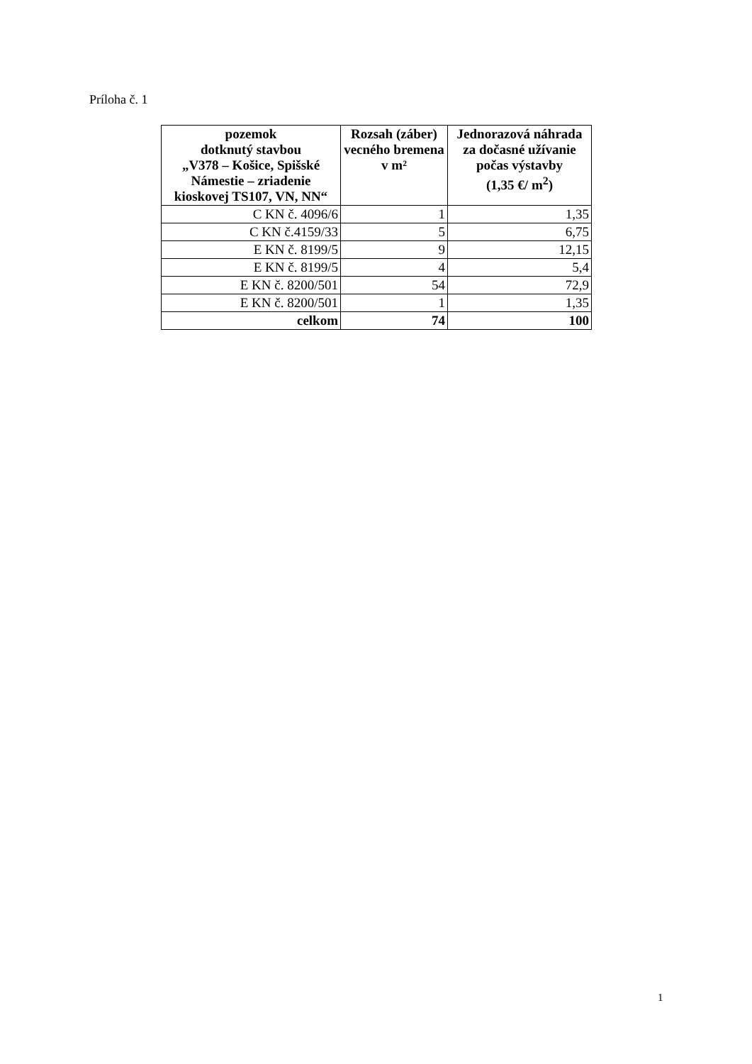Príloha č. 1
| pozemok dotknutý stavbou „V378 – Košice, Spišské Námestie – zriadenie kioskovej TS107, VN, NN“ | Rozsah (záber) vecného bremena v m² | Jednorazová náhrada za dočasné užívanie počas výstavby (1,35 €/ m<sup>2</sup>) |
| --- | --- | --- |
| C KN č. 4096/6 | 1 | 1,35 |
| C KN č.4159/33 | 5 | 6,75 |
| E KN č. 8199/5 | 9 | 12,15 |
| E KN č. 8199/5 | 4 | 5,4 |
| E KN č. 8200/501 | 54 | 72,9 |
| E KN č. 8200/501 | 1 | 1,35 |
| celkom | 74 | 100 |
1